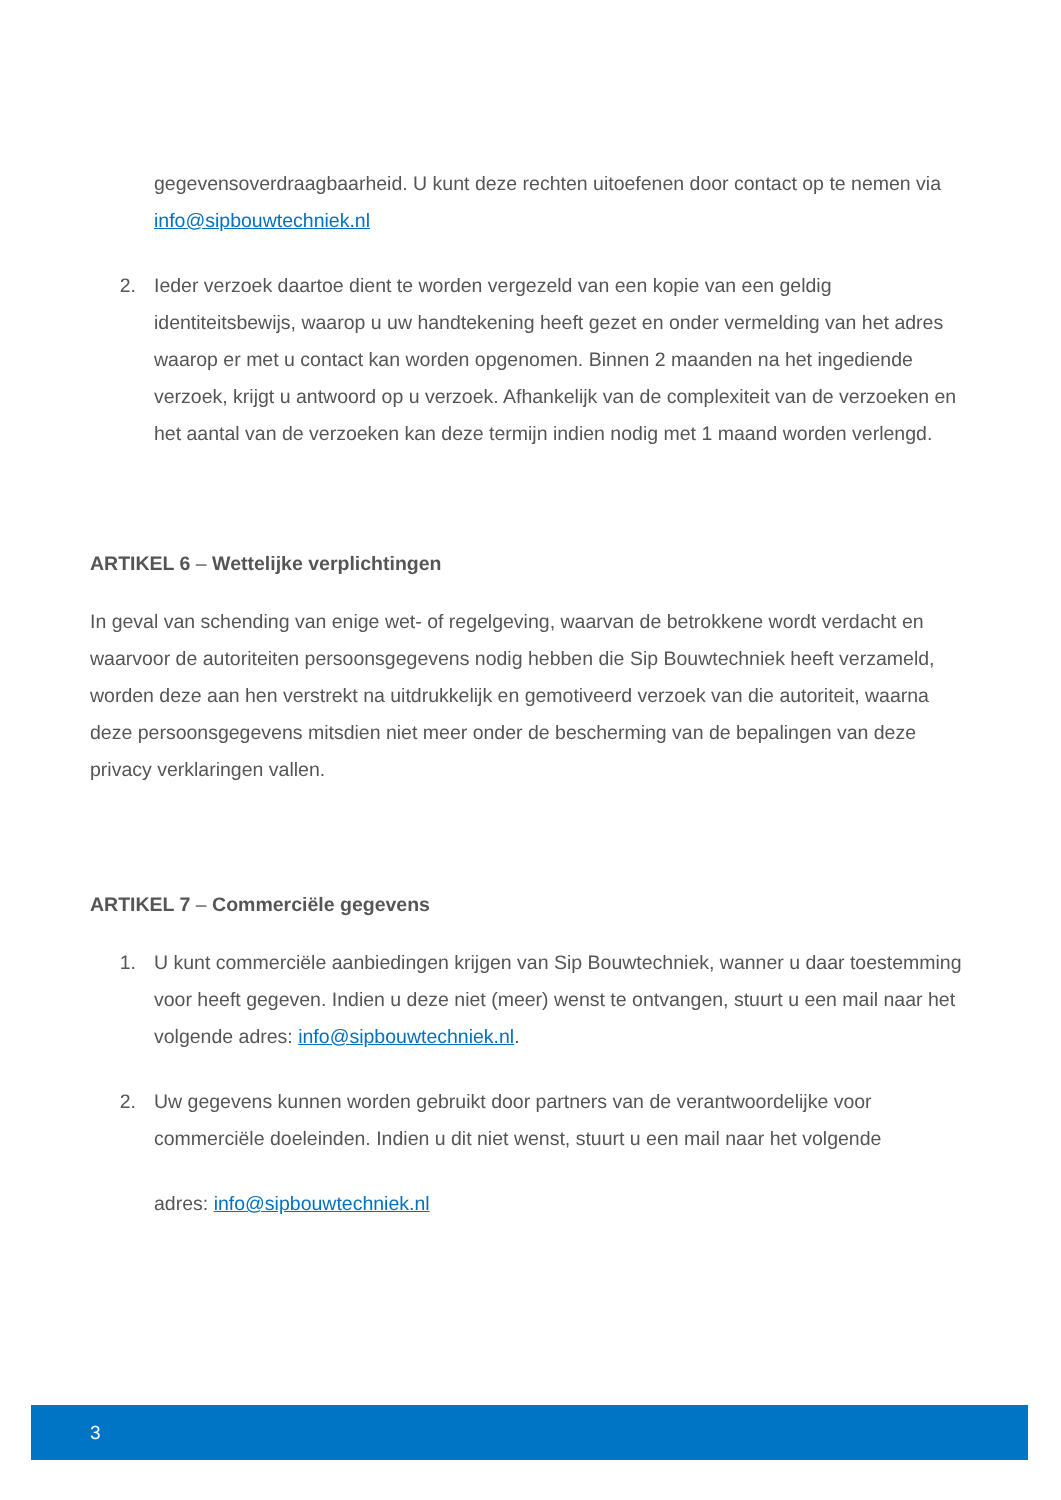gegevensoverdraagbaarheid. U kunt deze rechten uitoefenen door contact op te nemen via info@sipbouwtechniek.nl
2. Ieder verzoek daartoe dient te worden vergezeld van een kopie van een geldig identiteitsbewijs, waarop u uw handtekening heeft gezet en onder vermelding van het adres waarop er met u contact kan worden opgenomen. Binnen 2 maanden na het ingediende verzoek, krijgt u antwoord op u verzoek. Afhankelijk van de complexiteit van de verzoeken en het aantal van de verzoeken kan deze termijn indien nodig met 1 maand worden verlengd.
ARTIKEL 6 – Wettelijke verplichtingen
In geval van schending van enige wet- of regelgeving, waarvan de betrokkene wordt verdacht en waarvoor de autoriteiten persoonsgegevens nodig hebben die Sip Bouwtechniek heeft verzameld, worden deze aan hen verstrekt na uitdrukkelijk en gemotiveerd verzoek van die autoriteit, waarna deze persoonsgegevens mitsdien niet meer onder de bescherming van de bepalingen van deze privacy verklaringen vallen.
ARTIKEL 7 – Commerciële gegevens
1. U kunt commerciële aanbiedingen krijgen van Sip Bouwtechniek, wanner u daar toestemming voor heeft gegeven. Indien u deze niet (meer) wenst te ontvangen, stuurt u een mail naar het volgende adres: info@sipbouwtechniek.nl.
2. Uw gegevens kunnen worden gebruikt door partners van de verantwoordelijke voor commerciële doeleinden. Indien u dit niet wenst, stuurt u een mail naar het volgende
adres: info@sipbouwtechniek.nl
3